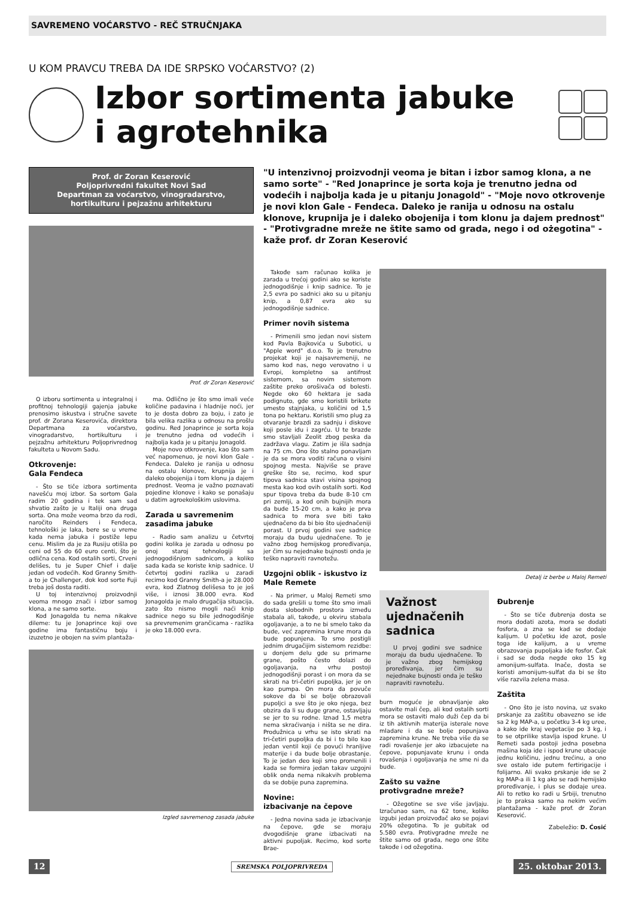SAVREMENO VOĆARSTVO - REČ STRUČNJAKA
U KOM PRAVCU TREBA DA IDE SRPSKO VOĆARSTVO? (2)
Izbor sortimenta jabuke
i agrotehnika
Prof. dr Zoran Keserović
Poljoprivredni fakultet Novi Sad
Departman za voćarstvo, vinogradarstvo,
hortikulturu i pejzažnu arhitekturu
Prof. dr Zoran Keserović
O izboru sortimenta u integralnoj i profitnoj tehnologiji gajenja jabuke prenosimo iskustva i stručne savete prof. dr Zorana Keserovića, direktora Departmana za voćarstvo, vinogradarstvo, hortikulturu i pejzažnu arhitekturu Poljoprivrednog fakulteta u Novom Sadu.
Otkrovenje:
Gala Fendeca
- Što se tiče izbora sortimenta navešću moj izbor. Sa sortom Gala radim 20 godina i tek sam sad shvatio zašto je u Italiji ona druga sorta. Ona može veoma brzo da rodi, naročito Reinders i Fendeca, tehnološki je laka, bere se u vreme kada nema jabuka i postiže lepu cenu. Mislim da je za Rusiju otišla po ceni od 55 do 60 euro centi, što je odlična cena. Kod ostalih sorti, Crveni delišes, tu je Super Chief i dalje jedan od vodećih. Kod Granny Smith-a to je Challenger, dok kod sorte Fuji treba još dosta raditi.
U toj intenzivnoj proizvodnji veoma mnogo znači i izbor samog klona, a ne samo sorte.
Kod Jonagolda tu nema nikakve dileme: tu je Jonaprince koji ove godine ima fantastičnu boju i izuzetno je obojen na svim plantaža-
ma. Odlično je što smo imali veće količine padavina i hladnije noći, jer to je dosta dobro za boju, i zato je bila velika razlika u odnosu na prošlu godinu. Red Jonaprince je sorta koja je trenutno jedna od vodećih i najbolja kada je u pitanju Jonagold.
Moje novo otkrovenje, kao što sam već napomenuo, je novi klon Gale - Fendeca. Daleko je ranija u odnosu na ostalu klonove, krupnija je i daleko obojenija i tom klonu ja dajem prednost. Veoma je važno poznavati pojedine klonove i kako se ponašaju u datim agroekološkim uslovima.
Zarada u savremenim zasadima jabuke
- Radio sam analizu u četvrtoj godini kolika je zarada u odnosu po onoj staroj tehnologiji sa jednogodišnjom sadnicom, a koliko sada kada se koriste knip sadnice. U četvrtoj godini razlika u zaradi recimo kod Granny Smith-a je 28.000 evra, kod Zlatnog delišesa to je još više, i iznosi 38.000 evra. Kod Jonagolda je malo drugačija situacija, zato što nismo mogli naći knip sadnice nego su bile jednogodišnje sa prevremenim grančicama - razlika je oko 18.000 evra.
Izgled savremenog zasada jabuke
"U intenzivnoj proizvodnji veoma je bitan i izbor samog klona, a ne samo sorte" - "Red Jonaprince je sorta koja je trenutno jedna od vodećih i najbolja kada je u pitanju Jonagold" - "Moje novo otkrovenje je novi klon Gale - Fendeca. Daleko je ranija u odnosu na ostalu klonove, krupnija je i daleko obojenija i tom klonu ja dajem prednost" - "Protivgradne mreže ne štite samo od grada, nego i od ożegotina" - kaže prof. dr Zoran Keserović
Takođe sam računao kolika je zarada u trećoj godini ako se koriste jednogodišnje i knip sadnice. To je 2,5 evra po sadnici ako su u pitanju knip, a 0,87 evra ako su jednogodišnje sadnice.
Primer novih sistema
- Primenili smo jedan novi sistem kod Pavla Bajkovića u Subotici, u "Apple word" d.o.o. To je trenutno projekat koji je najsavremeniji, ne samo kod nas, nego verovatno i u Evropi, kompletno sa antifrost sistemom, sa novim sistemom zaštite preko orošivača od bolesti. Negde oko 60 hektara je sada podignuto, gde smo koristili brikete umesto stajnjaka, u količini od 1,5 tona po hektaru. Koristili smo plug za otvaranje brazdi za sadnju i diskove koji posle idu i zagrću. U te brazde smo stavljali Zeolit zbog peska da zadržava vlagu. Zatim je išla sadnja na 75 cm. Ono što stalno ponavljam je da se mora voditi računa o visini spojnog mesta. Najviše se prave greške što se, recimo, kod spur tipova sadnica stavi visina spojnog mesta kao kod ovih ostalih sorti. Kod spur tipova treba da bude 8-10 cm pri zemlji, a kod onih bujnijih mora da bude 15-20 cm, a kako je prva sadnica to mora sve biti tako ujednačeno da bi bio što ujednačeniji porast. U prvoj godini sve sadnice moraju da budu ujednačene. To je važno zbog hemijskog proređivanja, jer čim su nejednake bujnosti onda je teško napraviti ravnotežu.
Uzgojni oblik - iskustvo iz Male Remete
- Na primer, u Maloj Remeti smo do sada grešili u tome što smo imali dosta slobodnih prostora između stabala ali, takođe, u okviru stabala ogoljavanje, a to ne bi smelo tako da bude, već zapremina krune mora da bude popunjena. To smo postigli jednim drugačijim sistemom rezidbe: u donjem delu gde su primarne grane, pošto često dolazi do ogoljavanja, na vrhu postoji jednogodišnji porast i on mora da se skrati na tri-četiri pupoljka, jer je on kao pumpa. On mora da povuče sokove da bi se bolje obrazovali pupoljci a sve što je oko njega, bez obzira da li su duge grane, ostavljaju se jer to su rodne. Iznad 1,5 metra nema skraćivanja i ništa se ne dira. Produžnica u vrhu se isto skrati na tri-četiri pupoljka da bi i to bilo kao jedan ventil koji će povući hranljive materije i da bude bolje obrastanje. To je jedan deo koji smo promenili i kada se formira jedan takav uzgojni oblik onda nema nikakvih problema da se dobije puna zapremina.
Novine:
izbacivanje na čepove
- Jedna novina sada je izbacivanje na čepove, gde se moraju dvogodišnje grane izbacivati na aktivni pupoljak. Recimo, kod sorte Brae-
Detalj iz berbe u Maloj Remeti
Važnost ujednačenih sadnica
U prvoj godini sve sadnice moraju da budu ujednačene. To je važno zbog hemijskog proređivanja, jer čim su nejednake bujnosti onda je teško napraviti ravnotežu.
burn moguće je obnavljanje ako ostavite mali čep, ali kod ostalih sorti mora se ostaviti malo duži čep da bi iz tih aktivnih materija isterale nove mladare i da se bolje popunjava zapremina krune. Ne treba više da se radi rovašenje jer ako izbacujete na čepove, popunjavate krunu i onda rovašenja i ogoljavanja ne sme ni da bude.
Zašto su važne protivgradne mreže?
- Ožegotine se sve više javljaju. Izračunao sam, na 62 tone, koliko izgubi jedan proizvođač ako se pojavi 20% ožegotina. To je gubitak od 5.580 evra. Protivgradne mreže ne štite samo od grada, nego one štite takođe i od ožegotina.
Đubrenje
- Što se tiče đubrenja dosta se mora dodati azota, mora se dodati fosfora, a zna se kad se dodaje kalijum. U početku ide azot, posle toga ide kalijum, a u vreme obrazovanja pupoljaka ide fosfor. Čak i sad se doda negde oko 15 kg amonijum-sulfata. Inače, dosta se koristi amonijum-sulfat da bi se što više razvila zelena masa.
Zaštita
- Ono što je isto novina, uz svako prskanje za zaštitu obavezno se ide sa 2 kg MAP-a, u početku 3-4 kg uree, a kako ide kraj vegetacije po 3 kg, i to se otprilike stavlja ispod krune. U Remeti sada postoji jedna posebna mašina koja ide i ispod krune ubacuje jednu količinu, jednu trećinu, a ono sve ostalo ide putem fertirigacije i folijarno. Ali svako prskanje ide se 2 kg MAP-a ili 1 kg ako se radi hemijsko proređivanje, i plus se dodaje urea. Ali to retko ko radi u Srbiji, trenutno je to praksa samo na nekim većim plantažama - kaže prof. dr Zoran Keserović.
Zabeležio: D. Ćosić
12
SREMSKA POLJOPRIVREDA
25. oktobar 2013.